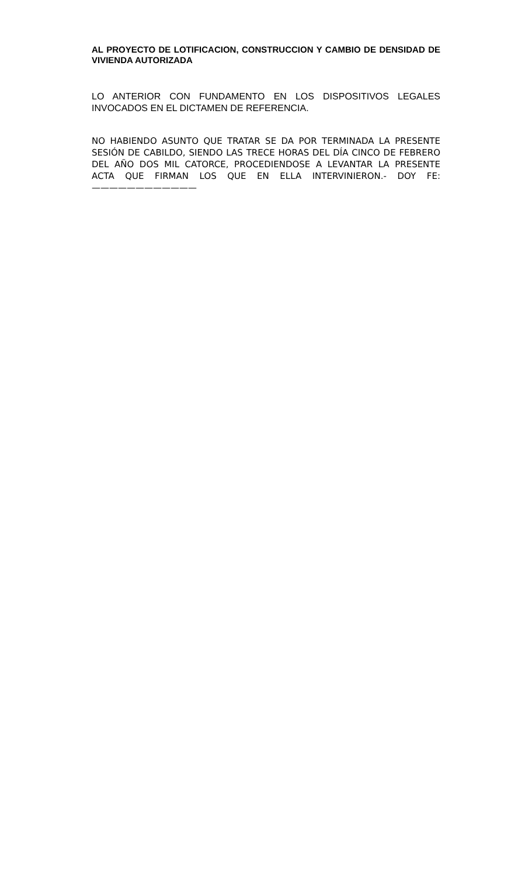AL PROYECTO DE LOTIFICACION, CONSTRUCCION Y CAMBIO DE DENSIDAD DE VIVIENDA AUTORIZADA
LO ANTERIOR CON FUNDAMENTO EN LOS DISPOSITIVOS LEGALES INVOCADOS EN EL DICTAMEN DE REFERENCIA.
NO HABIENDO ASUNTO QUE TRATAR SE DA POR TERMINADA LA PRESENTE SESIÓN DE CABILDO, SIENDO LAS TRECE HORAS DEL DÍA CINCO DE FEBRERO DEL AÑO DOS MIL CATORCE, PROCEDIENDOSE A LEVANTAR LA PRESENTE ACTA QUE FIRMAN LOS QUE EN ELLA INTERVINIERON.- DOY FE:————————————